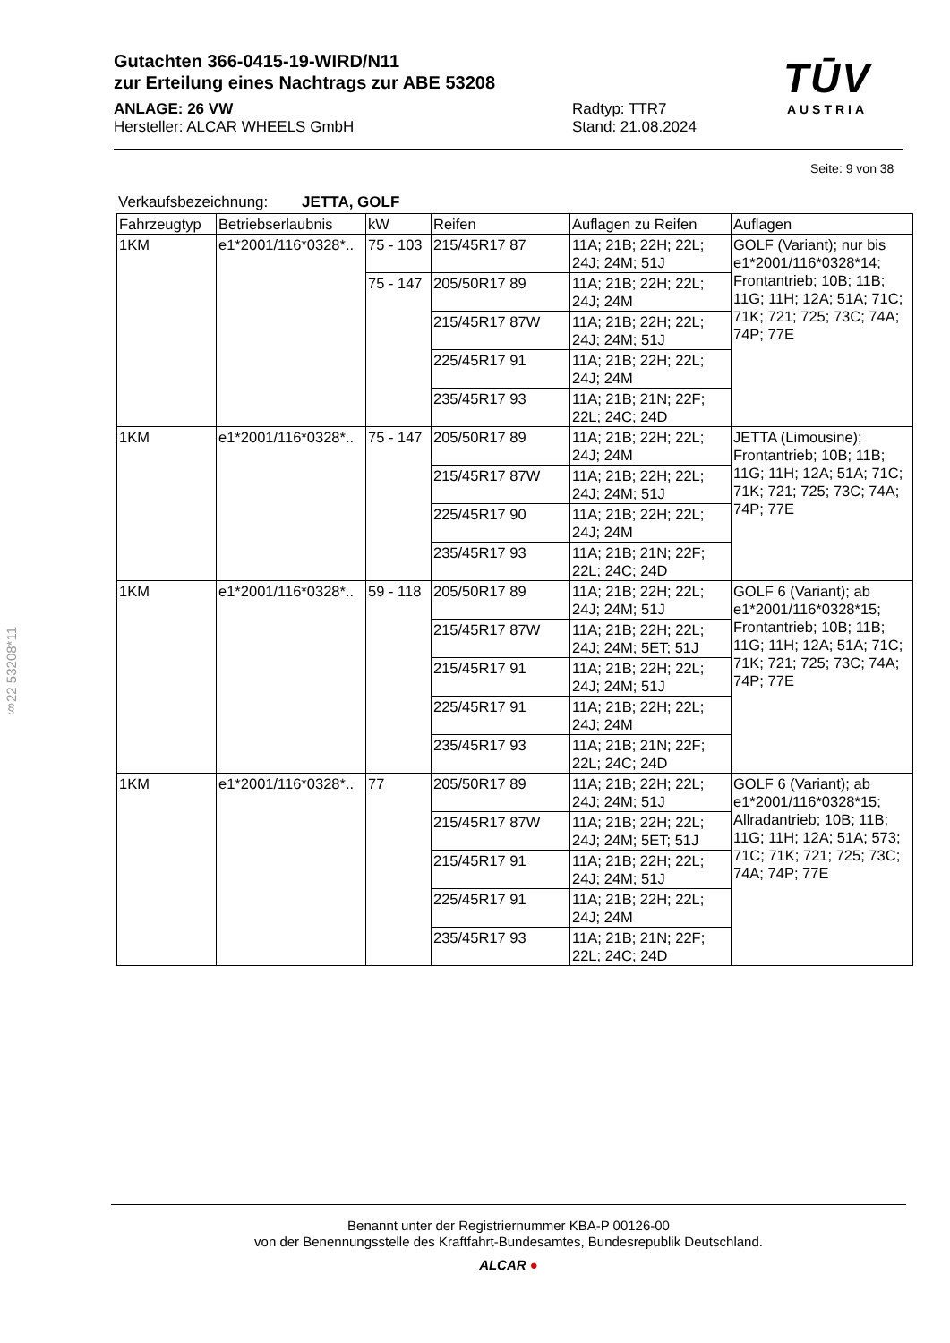Gutachten 366-0415-19-WIRD/N11
zur Erteilung eines Nachtrags zur ABE 53208
ANLAGE: 26 VW
Hersteller: ALCAR WHEELS GmbH
Radtyp: TTR7
Stand: 21.08.2024
TŪV
AUSTRIA
Seite: 9 von 38
Verkaufsbezeichnung: JETTA, GOLF
| Fahrzeugtyp | Betriebserlaubnis | kW | Reifen | Auflagen zu Reifen | Auflagen |
| --- | --- | --- | --- | --- | --- |
| 1KM | e1*2001/116*0328*.. | 75 - 103 | 215/45R17 87 | 11A; 21B; 22H; 22L; 24J; 24M; 51J | GOLF (Variant); nur bis e1*2001/116*0328*14; Frontantrieb; 10B; 11B; 11G; 11H; 12A; 51A; 71C; 71K; 721; 725; 73C; 74A; 74P; 77E |
| | | 75 - 147 | 205/50R17 89 | 11A; 21B; 22H; 22L; 24J; 24M | |
| | | | 215/45R17 87W | 11A; 21B; 22H; 22L; 24J; 24M; 51J | |
| | | | 225/45R17 91 | 11A; 21B; 22H; 22L; 24J; 24M | |
| | | | 235/45R17 93 | 11A; 21B; 21N; 22F; 22L; 24C; 24D | |
| 1KM | e1*2001/116*0328*.. | 75 - 147 | 205/50R17 89 | 11A; 21B; 22H; 22L; 24J; 24M | JETTA (Limousine); Frontantrieb; 10B; 11B; 11G; 11H; 12A; 51A; 71C; 71K; 721; 725; 73C; 74A; 74P; 77E |
| | | | 215/45R17 87W | 11A; 21B; 22H; 22L; 24J; 24M; 51J | |
| | | | 225/45R17 90 | 11A; 21B; 22H; 22L; 24J; 24M | |
| | | | 235/45R17 93 | 11A; 21B; 21N; 22F; 22L; 24C; 24D | |
| 1KM | e1*2001/116*0328*.. | 59 - 118 | 205/50R17 89 | 11A; 21B; 22H; 22L; 24J; 24M; 51J | GOLF 6 (Variant); ab e1*2001/116*0328*15; Frontantrieb; 10B; 11B; 11G; 11H; 12A; 51A; 71C; 71K; 721; 725; 73C; 74A; 74P; 77E |
| | | | 215/45R17 87W | 11A; 21B; 22H; 22L; 24J; 24M; 5ET; 51J | |
| | | | 215/45R17 91 | 11A; 21B; 22H; 22L; 24J; 24M; 51J | |
| | | | 225/45R17 91 | 11A; 21B; 22H; 22L; 24J; 24M | |
| | | | 235/45R17 93 | 11A; 21B; 21N; 22F; 22L; 24C; 24D | |
| 1KM | e1*2001/116*0328*.. | 77 | 205/50R17 89 | 11A; 21B; 22H; 22L; 24J; 24M; 51J | GOLF 6 (Variant); ab e1*2001/116*0328*15; Allradantrieb; 10B; 11B; 11G; 11H; 12A; 51A; 573; 71C; 71K; 721; 725; 73C; 74A; 74P; 77E |
| | | | 215/45R17 87W | 11A; 21B; 22H; 22L; 24J; 24M; 5ET; 51J | |
| | | | 215/45R17 91 | 11A; 21B; 22H; 22L; 24J; 24M; 51J | |
| | | | 225/45R17 91 | 11A; 21B; 22H; 22L; 24J; 24M | |
| | | | 235/45R17 93 | 11A; 21B; 21N; 22F; 22L; 24C; 24D | |
§22 53208*11
Benannt unter der Registriernummer KBA-P 00126-00
von der Benennungsstelle des Kraftfahrt-Bundesamtes, Bundesrepublik Deutschland.
ALCAR ●